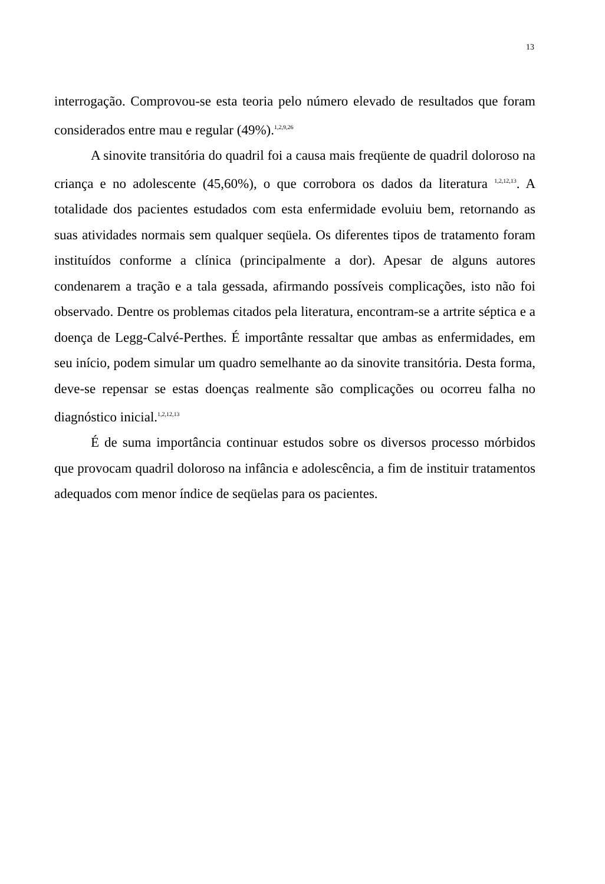13
interrogação. Comprovou-se esta teoria pelo número elevado de resultados que foram considerados entre mau e regular (49%).<sup>1,2,9,26</sup>
A sinovite transitória do quadril foi a causa mais freqüente de quadril doloroso na criança e no adolescente (45,60%), o que corrobora os dados da literatura <sup>1,2,12,13</sup>. A totalidade dos pacientes estudados com esta enfermidade evoluiu bem, retornando as suas atividades normais sem qualquer seqüela. Os diferentes tipos de tratamento foram instituídos conforme a clínica (principalmente a dor). Apesar de alguns autores condenarem a tração e a tala gessada, afirmando possíveis complicações, isto não foi observado. Dentre os problemas citados pela literatura, encontram-se a artrite séptica e a doença de Legg-Calvé-Perthes. É importânte ressaltar que ambas as enfermidades, em seu início, podem simular um quadro semelhante ao da sinovite transitória. Desta forma, deve-se repensar se estas doenças realmente são complicações ou ocorreu falha no diagnóstico inicial.<sup>1,2,12,13</sup>
É de suma importância continuar estudos sobre os diversos processo mórbidos que provocam quadril doloroso na infância e adolescência, a fim de instituir tratamentos adequados com menor índice de seqüelas para os pacientes.